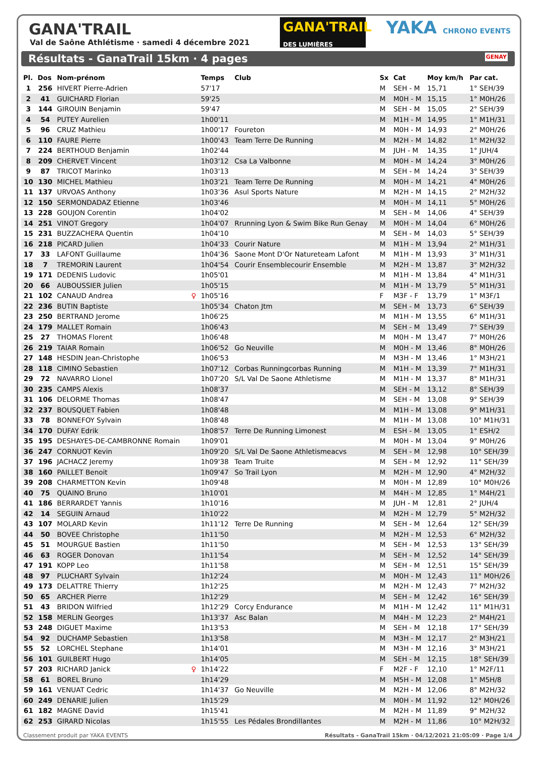GANA'TRAIL
DES LUMIÈRES
YAKA CHRONO EVENTS
GANA'TRAIL
Val de Saône Athlétisme · samedi 4 décembre 2021
Résultats - GanaTrail 15km · 4 pages GENAY
| Pl. | Dos | Nom-prénom | | Temps | Club | Sx | Cat | Moy km/h | Par cat. |
| --- | --- | --- | --- | --- | --- | --- | --- | --- | --- |
| 1 | 256 | HIVERT Pierre-Adrien | | 57'17 | | M | SEH - M | 15,71 | 1° SEH/39 |
| 2 | 41 | GUICHARD Florian | | 59'25 | | M | M0H - M | 15,15 | 1° M0H/26 |
| 3 | 144 | GIROUIN Benjamin | | 59'47 | | M | SEH - M | 15,05 | 2° SEH/39 |
| 4 | 54 | PUTEY Aurelien | | 1h00'11 | | M | M1H - M | 14,95 | 1° M1H/31 |
| 5 | 96 | CRUZ Mathieu | | 1h00'17 | Foureton | M | M0H - M | 14,93 | 2° M0H/26 |
| 6 | 110 | FAURE Pierre | | 1h00'43 | Team Terre De Running | M | M2H - M | 14,82 | 1° M2H/32 |
| 7 | 224 | BERTHOUD Benjamin | | 1h02'44 | | M | JUH - M | 14,35 | 1° JUH/4 |
| 8 | 209 | CHERVET Vincent | | 1h03'12 | Csa La Valbonne | M | M0H - M | 14,24 | 3° M0H/26 |
| 9 | 87 | TRICOT Marinko | | 1h03'13 | | M | SEH - M | 14,24 | 3° SEH/39 |
| 10 | 130 | MICHEL Mathieu | | 1h03'21 | Team Terre De Running | M | M0H - M | 14,21 | 4° M0H/26 |
| 11 | 137 | URVOAS Anthony | | 1h03'36 | Asul Sports Nature | M | M2H - M | 14,15 | 2° M2H/32 |
| 12 | 150 | SERMONDADAZ Etienne | | 1h03'46 | | M | M0H - M | 14,11 | 5° M0H/26 |
| 13 | 228 | GOUJON Corentin | | 1h04'02 | | M | SEH - M | 14,06 | 4° SEH/39 |
| 14 | 251 | VINOT Gregory | | 1h04'07 | Rrunning Lyon & Swim Bike Run Genay | M | M0H - M | 14,04 | 6° M0H/26 |
| 15 | 231 | BUZZACHERA Quentin | | 1h04'10 | | M | SEH - M | 14,03 | 5° SEH/39 |
| 16 | 218 | PICARD Julien | | 1h04'33 | Courir Nature | M | M1H - M | 13,94 | 2° M1H/31 |
| 17 | 33 | LAFONT Guillaume | | 1h04'36 | Saone Mont D'Or Natureteam Lafont | M | M1H - M | 13,93 | 3° M1H/31 |
| 18 | 7 | TREMORIN Laurent | | 1h04'54 | Courir Ensemblecourir Ensemble | M | M2H - M | 13,87 | 3° M2H/32 |
| 19 | 171 | DEDENIS Ludovic | | 1h05'01 | | M | M1H - M | 13,84 | 4° M1H/31 |
| 20 | 66 | AUBOUSSIER Julien | | 1h05'15 | | M | M1H - M | 13,79 | 5° M1H/31 |
| 21 | 102 | CANAUD Andrea | ♀ | 1h05'16 | | F | M3F - F | 13,79 | 1° M3F/1 |
| 22 | 236 | BUTIN Baptiste | | 1h05'34 | Chaton Jtm | M | SEH - M | 13,73 | 6° SEH/39 |
| 23 | 250 | BERTRAND Jerome | | 1h06'25 | | M | M1H - M | 13,55 | 6° M1H/31 |
| 24 | 179 | MALLET Romain | | 1h06'43 | | M | SEH - M | 13,49 | 7° SEH/39 |
| 25 | 27 | THOMAS Florent | | 1h06'48 | | M | M0H - M | 13,47 | 7° M0H/26 |
| 26 | 219 | TAIAR Romain | | 1h06'52 | Go Neuville | M | M0H - M | 13,46 | 8° M0H/26 |
| 27 | 148 | HESDIN Jean-Christophe | | 1h06'53 | | M | M3H - M | 13,46 | 1° M3H/21 |
| 28 | 118 | CIMINO Sebastien | | 1h07'12 | Corbas Runningcorbas Running | M | M1H - M | 13,39 | 7° M1H/31 |
| 29 | 72 | NAVARRO Lionel | | 1h07'20 | S/L Val De Saone Athletisme | M | M1H - M | 13,37 | 8° M1H/31 |
| 30 | 235 | CAMPS Alexis | | 1h08'37 | | M | SEH - M | 13,12 | 8° SEH/39 |
| 31 | 106 | DELORME Thomas | | 1h08'47 | | M | SEH - M | 13,08 | 9° SEH/39 |
| 32 | 237 | BOUSQUET Fabien | | 1h08'48 | | M | M1H - M | 13,08 | 9° M1H/31 |
| 33 | 78 | BONNEFOY Sylvain | | 1h08'48 | | M | M1H - M | 13,08 | 10° M1H/31 |
| 34 | 170 | DUFAY Edrik | | 1h08'57 | Terre De Running Limonest | M | ESH - M | 13,05 | 1° ESH/2 |
| 35 | 195 | DESHAYES-DE-CAMBRONNE Romain | | 1h09'01 | | M | M0H - M | 13,04 | 9° M0H/26 |
| 36 | 247 | CORNUOT Kevin | | 1h09'20 | S/L Val De Saone Athletismeacvs | M | SEH - M | 12,98 | 10° SEH/39 |
| 37 | 196 | JACHACZ Jeremy | | 1h09'38 | Team Truite | M | SEH - M | 12,92 | 11° SEH/39 |
| 38 | 160 | PAILLET Benoit | | 1h09'47 | So Trail Lyon | M | M2H - M | 12,90 | 4° M2H/32 |
| 39 | 208 | CHARMETTON Kevin | | 1h09'48 | | M | M0H - M | 12,89 | 10° M0H/26 |
| 40 | 75 | QUAINO Bruno | | 1h10'01 | | M | M4H - M | 12,85 | 1° M4H/21 |
| 41 | 186 | BERRARDET Yannis | | 1h10'16 | | M | JUH - M | 12,81 | 2° JUH/4 |
| 42 | 14 | SEGUIN Arnaud | | 1h10'22 | | M | M2H - M | 12,79 | 5° M2H/32 |
| 43 | 107 | MOLARD Kevin | | 1h11'12 | Terre De Running | M | SEH - M | 12,64 | 12° SEH/39 |
| 44 | 50 | BOVEE Christophe | | 1h11'50 | | M | M2H - M | 12,53 | 6° M2H/32 |
| 45 | 51 | MOURGUE Bastien | | 1h11'50 | | M | SEH - M | 12,53 | 13° SEH/39 |
| 46 | 63 | ROGER Donovan | | 1h11'54 | | M | SEH - M | 12,52 | 14° SEH/39 |
| 47 | 191 | KOPP Leo | | 1h11'58 | | M | SEH - M | 12,51 | 15° SEH/39 |
| 48 | 97 | PLUCHART Sylvain | | 1h12'24 | | M | M0H - M | 12,43 | 11° M0H/26 |
| 49 | 173 | DELATTRE Thierry | | 1h12'25 | | M | M2H - M | 12,43 | 7° M2H/32 |
| 50 | 65 | ARCHER Pierre | | 1h12'29 | | M | SEH - M | 12,42 | 16° SEH/39 |
| 51 | 43 | BRIDON Wilfried | | 1h12'29 | Corcy Endurance | M | M1H - M | 12,42 | 11° M1H/31 |
| 52 | 158 | MERLIN Georges | | 1h13'37 | Asc Balan | M | M4H - M | 12,23 | 2° M4H/21 |
| 53 | 248 | DIGUET Maxime | | 1h13'53 | | M | SEH - M | 12,18 | 17° SEH/39 |
| 54 | 92 | DUCHAMP Sebastien | | 1h13'58 | | M | M3H - M | 12,17 | 2° M3H/21 |
| 55 | 52 | LORCHEL Stephane | | 1h14'01 | | M | M3H - M | 12,16 | 3° M3H/21 |
| 56 | 101 | GUILBERT Hugo | | 1h14'05 | | M | SEH - M | 12,15 | 18° SEH/39 |
| 57 | 203 | RICHARD Janick | ♀ | 1h14'22 | | F | M2F - F | 12,10 | 1° M2F/11 |
| 58 | 61 | BOREL Bruno | | 1h14'29 | | M | M5H - M | 12,08 | 1° M5H/8 |
| 59 | 161 | VENUAT Cedric | | 1h14'37 | Go Neuville | M | M2H - M | 12,06 | 8° M2H/32 |
| 60 | 249 | DENARIE Julien | | 1h15'29 | | M | M0H - M | 11,92 | 12° M0H/26 |
| 61 | 182 | MAGNE David | | 1h15'41 | | M | M2H - M | 11,89 | 9° M2H/32 |
| 62 | 253 | GIRARD Nicolas | | 1h15'55 | Les Pédales Brondillantes | M | M2H - M | 11,86 | 10° M2H/32 |
Classement produit par YAKA EVENTS Résultats - GanaTrail 15km · 04/12/2021 21:05:09 · Page 1/4